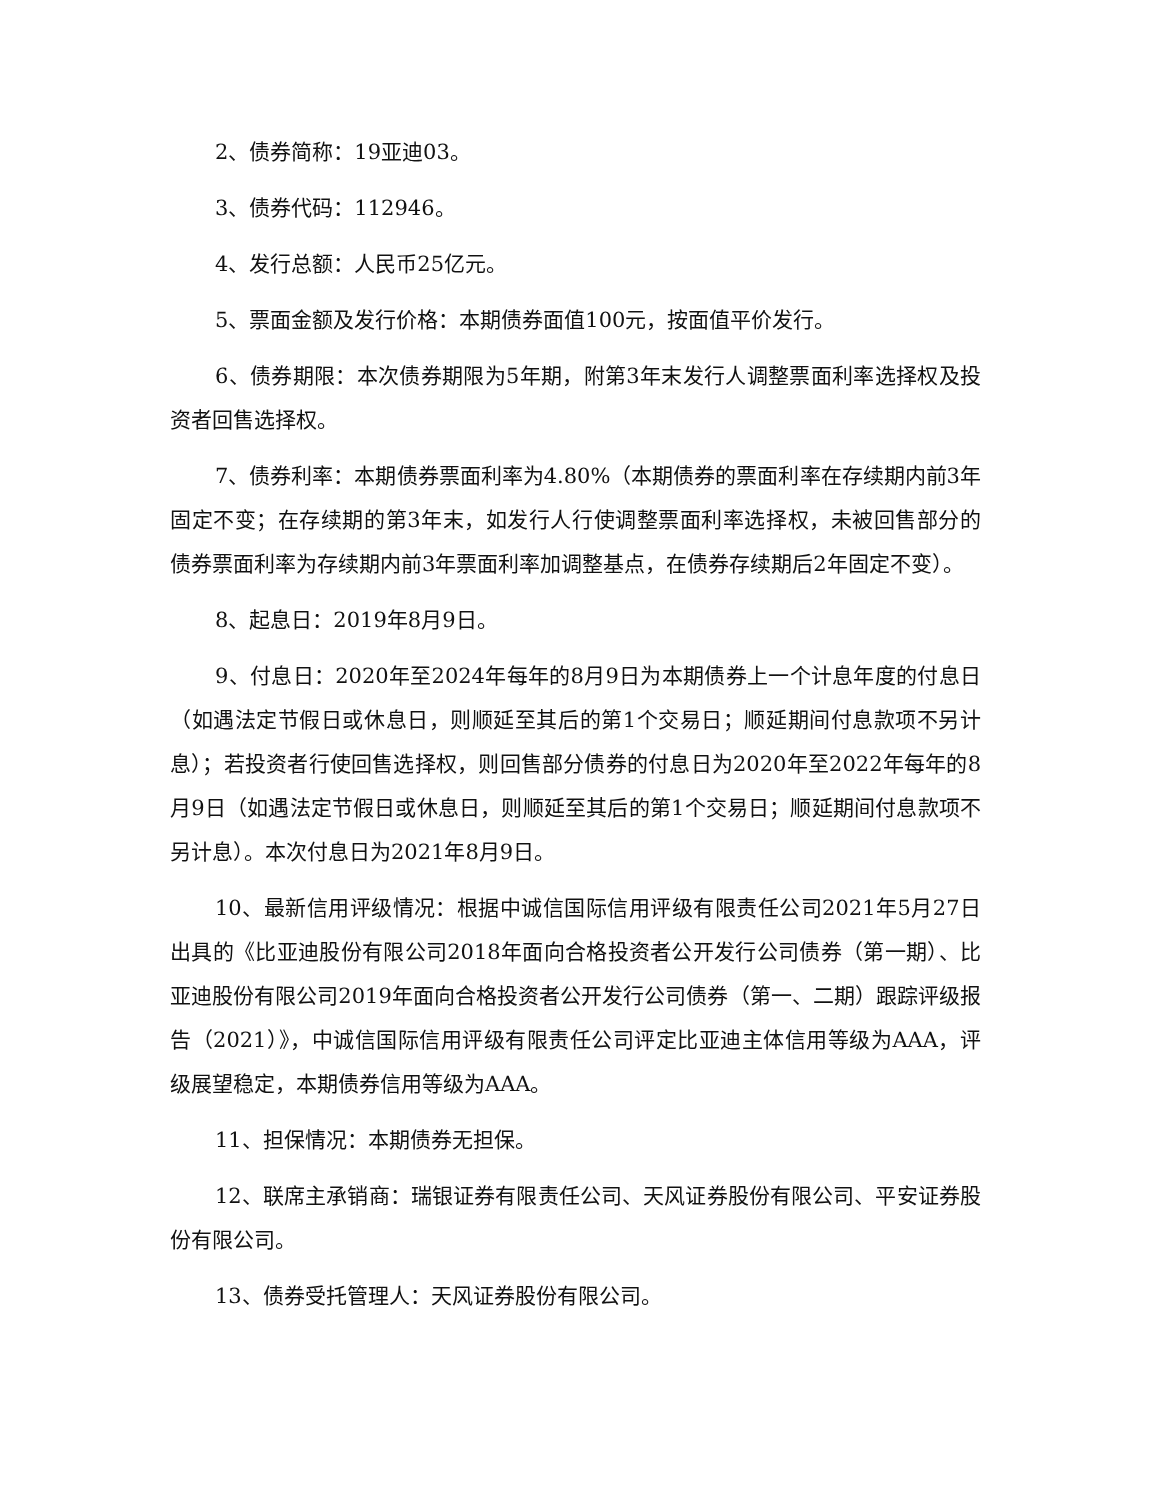2、债券简称：19亚迪03。
3、债券代码：112946。
4、发行总额：人民币25亿元。
5、票面金额及发行价格：本期债券面值100元，按面值平价发行。
6、债券期限：本次债券期限为5年期，附第3年末发行人调整票面利率选择权及投资者回售选择权。
7、债券利率：本期债券票面利率为4.80%（本期债券的票面利率在存续期内前3年固定不变；在存续期的第3年末，如发行人行使调整票面利率选择权，未被回售部分的债券票面利率为存续期内前3年票面利率加调整基点，在债券存续期后2年固定不变）。
8、起息日：2019年8月9日。
9、付息日：2020年至2024年每年的8月9日为本期债券上一个计息年度的付息日（如遇法定节假日或休息日，则顺延至其后的第1个交易日；顺延期间付息款项不另计息）；若投资者行使回售选择权，则回售部分债券的付息日为2020年至2022年每年的8月9日（如遇法定节假日或休息日，则顺延至其后的第1个交易日；顺延期间付息款项不另计息）。本次付息日为2021年8月9日。
10、最新信用评级情况：根据中诚信国际信用评级有限责任公司2021年5月27日出具的《比亚迪股份有限公司2018年面向合格投资者公开发行公司债券（第一期）、比亚迪股份有限公司2019年面向合格投资者公开发行公司债券（第一、二期）跟踪评级报告（2021）》，中诚信国际信用评级有限责任公司评定比亚迪主体信用等级为AAA，评级展望稳定，本期债券信用等级为AAA。
11、担保情况：本期债券无担保。
12、联席主承销商：瑞银证券有限责任公司、天风证券股份有限公司、平安证券股份有限公司。
13、债券受托管理人：天风证券股份有限公司。